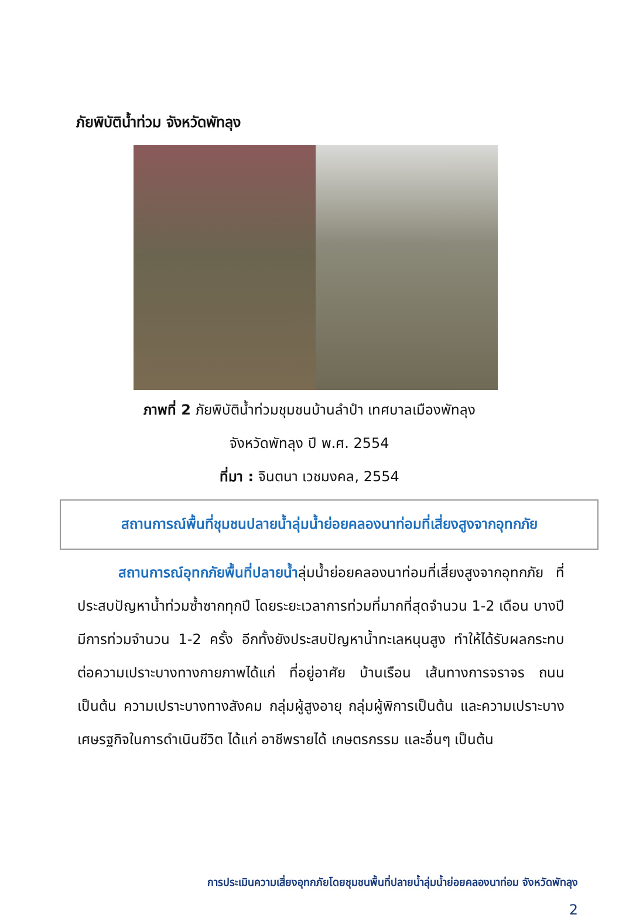ภัยพิบัติน้ำท่วม จังหวัดพัทลุง
ภาพที่ 2 ภัยพิบัติน้ำท่วมชุมชนบ้านลำปำ เทศบาลเมืองพัทลุง
จังหวัดพัทลุง ปี พ.ศ. 2554
ที่มา : จินตนา เวชมงคล, 2554
สถานการณ์พื้นที่ชุมชนปลายน้ำลุ่มน้ำย่อยคลองนาท่อมที่เสี่ยงสูงจากอุทกภัย
   สถานการณ์อุทกภัยพื้นที่ปลายน้ำลุ่มน้ำย่อยคลองนาท่อมที่เสี่ยงสูงจากอุทกภัย ที่ประสบปัญหาน้ำท่วมซ้ำซากทุกปี โดยระยะเวลาการท่วมที่มากที่สุดจำนวน 1-2 เดือน บางปีมีการท่วมจำนวน 1-2 ครั้ง อีกทั้งยังประสบปัญหาน้ำทะเลหนุนสูง ทำให้ได้รับผลกระทบต่อความเปราะบางทางกายภาพได้แก่ ที่อยู่อาศัย บ้านเรือน เส้นทางการจราจร ถนน เป็นต้น ความเปราะบางทางสังคม กลุ่มผู้สูงอายุ กลุ่มผู้พิการเป็นต้น และความเปราะบางเศษรฐกิจในการดำเนินชีวิต ได้แก่ อาชีพรายได้ เกษตรกรรม และอื่นๆ เป็นต้น
การประเมินความเสี่ยงอุทกภัยโดยชุมชนพื้นที่ปลายน้ำลุ่มน้ำย่อยคลองนาท่อม จังหวัดพัทลุง
2